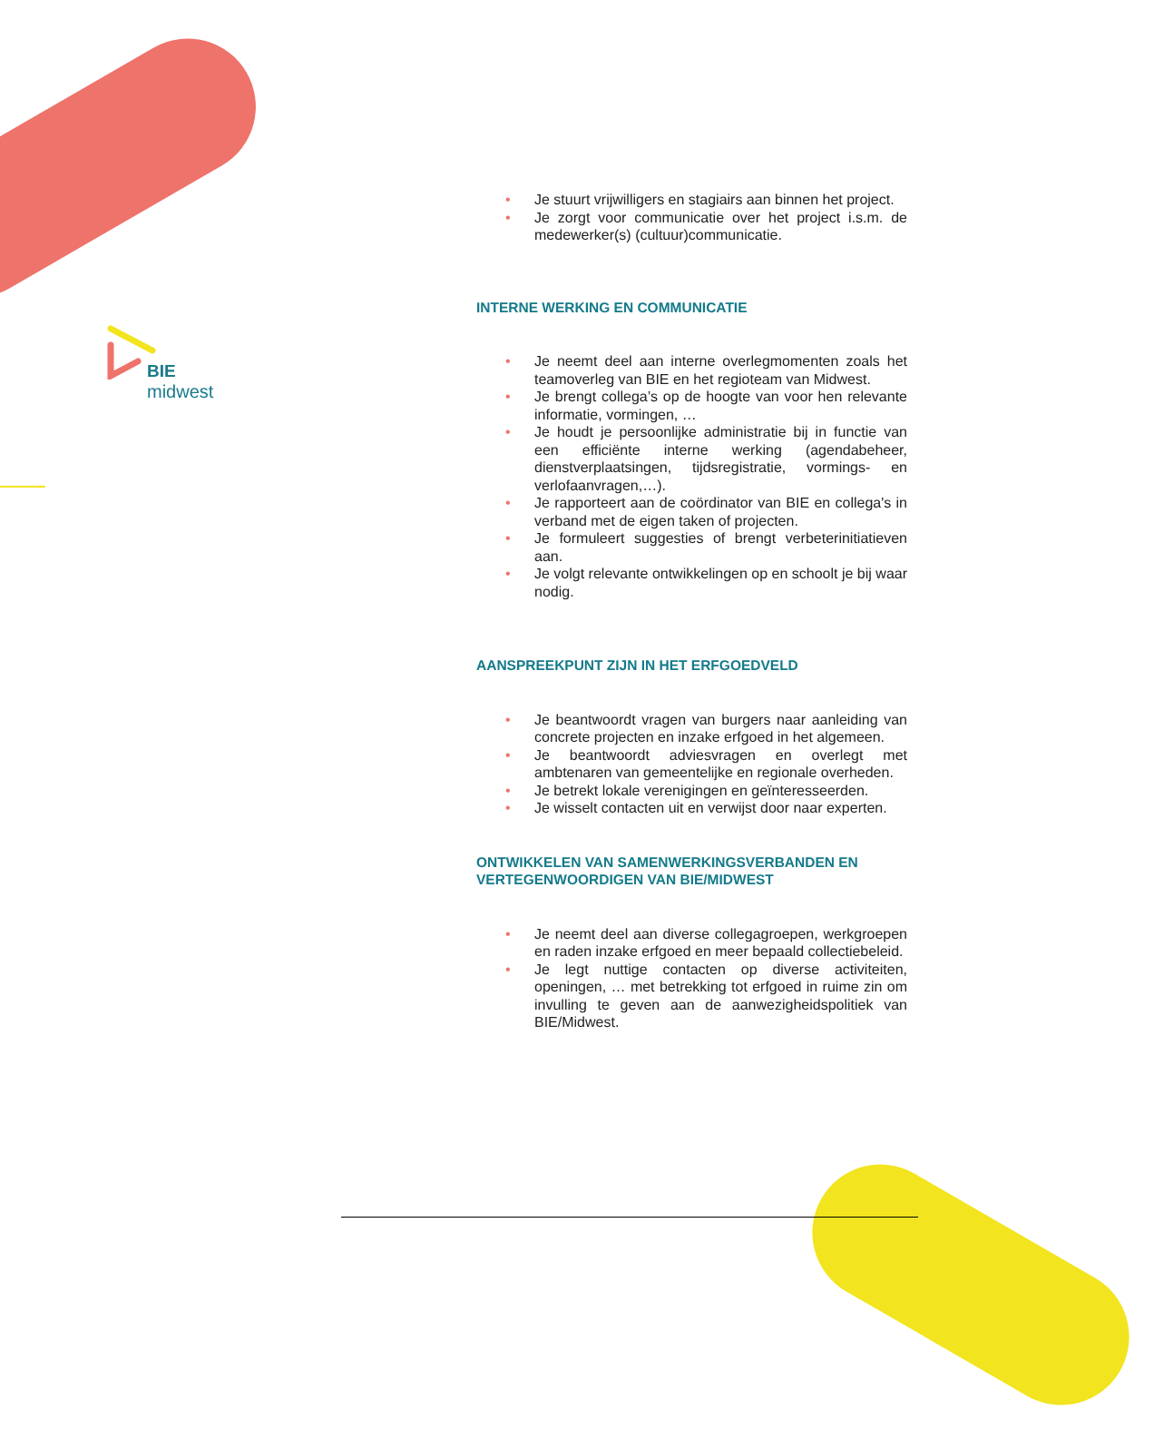BIE
midwest
• Je stuurt vrijwilligers en stagiairs aan binnen het project.
• Je zorgt voor communicatie over het project i.s.m. de medewerker(s) (cultuur)communicatie.
INTERNE WERKING EN COMMUNICATIE
• Je neemt deel aan interne overlegmomenten zoals het teamoverleg van BIE en het regioteam van Midwest.
• Je brengt collega’s op de hoogte van voor hen relevante informatie, vormingen, …
• Je houdt je persoonlijke administratie bij in functie van een efficiënte interne werking (agendabeheer, dienstverplaatsingen, tijdsregistratie, vormings- en verlofaanvragen,…).
• Je rapporteert aan de coördinator van BIE en collega's in verband met de eigen taken of projecten.
• Je formuleert suggesties of brengt verbeterinitiatieven aan.
• Je volgt relevante ontwikkelingen op en schoolt je bij waar nodig.
AANSPREEKPUNT ZIJN IN HET ERFGOEDVELD
• Je beantwoordt vragen van burgers naar aanleiding van concrete projecten en inzake erfgoed in het algemeen.
• Je beantwoordt adviesvragen en overlegt met ambtenaren van gemeentelijke en regionale overheden.
• Je betrekt lokale verenigingen en geïnteresseerden.
• Je wisselt contacten uit en verwijst door naar experten.
ONTWIKKELEN VAN SAMENWERKINGSVERBANDEN EN VERTEGENWOORDIGEN VAN BIE/MIDWEST
• Je neemt deel aan diverse collegagroepen, werkgroepen en raden inzake erfgoed en meer bepaald collectiebeleid.
• Je legt nuttige contacten op diverse activiteiten, openingen, … met betrekking tot erfgoed in ruime zin om invulling te geven aan de aanwezigheidspolitiek van BIE/Midwest.